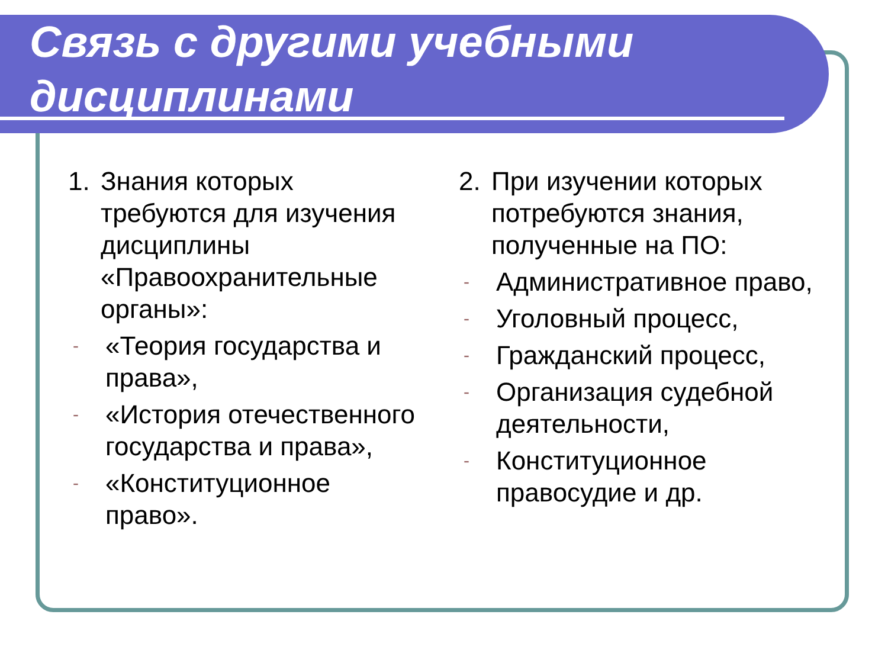Связь с другими учебными дисциплинами
1. Знания которых требуются для изучения дисциплины «Правоохранительные органы»:
- «Теория государства и права»,
- «История отечественного государства и права»,
- «Конституционное право».
2. При изучении которых потребуются знания, полученные на ПО:
- Административное право,
- Уголовный процесс,
- Гражданский процесс,
- Организация судебной деятельности,
- Конституционное правосудие и др.